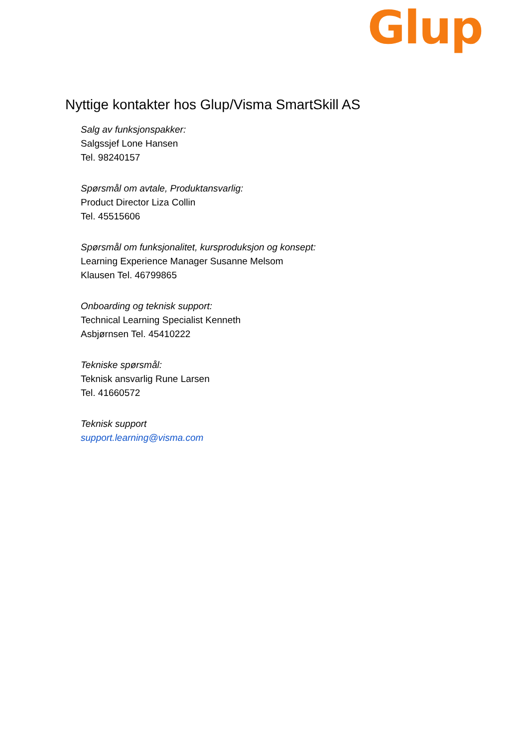Glup
Nyttige kontakter hos Glup/Visma SmartSkill AS
Salg av funksjonspakker:
Salgssjef Lone Hansen
Tel. 98240157
Spørsmål om avtale, Produktansvarlig:
Product Director Liza Collin
Tel. 45515606
Spørsmål om funksjonalitet, kursproduksjon og konsept:
Learning Experience Manager Susanne Melsom
Klausen Tel. 46799865
Onboarding og teknisk support:
Technical Learning Specialist Kenneth
Asbjørnsen Tel. 45410222
Tekniske spørsmål:
Teknisk ansvarlig Rune Larsen
Tel. 41660572
Teknisk support
support.learning@visma.com